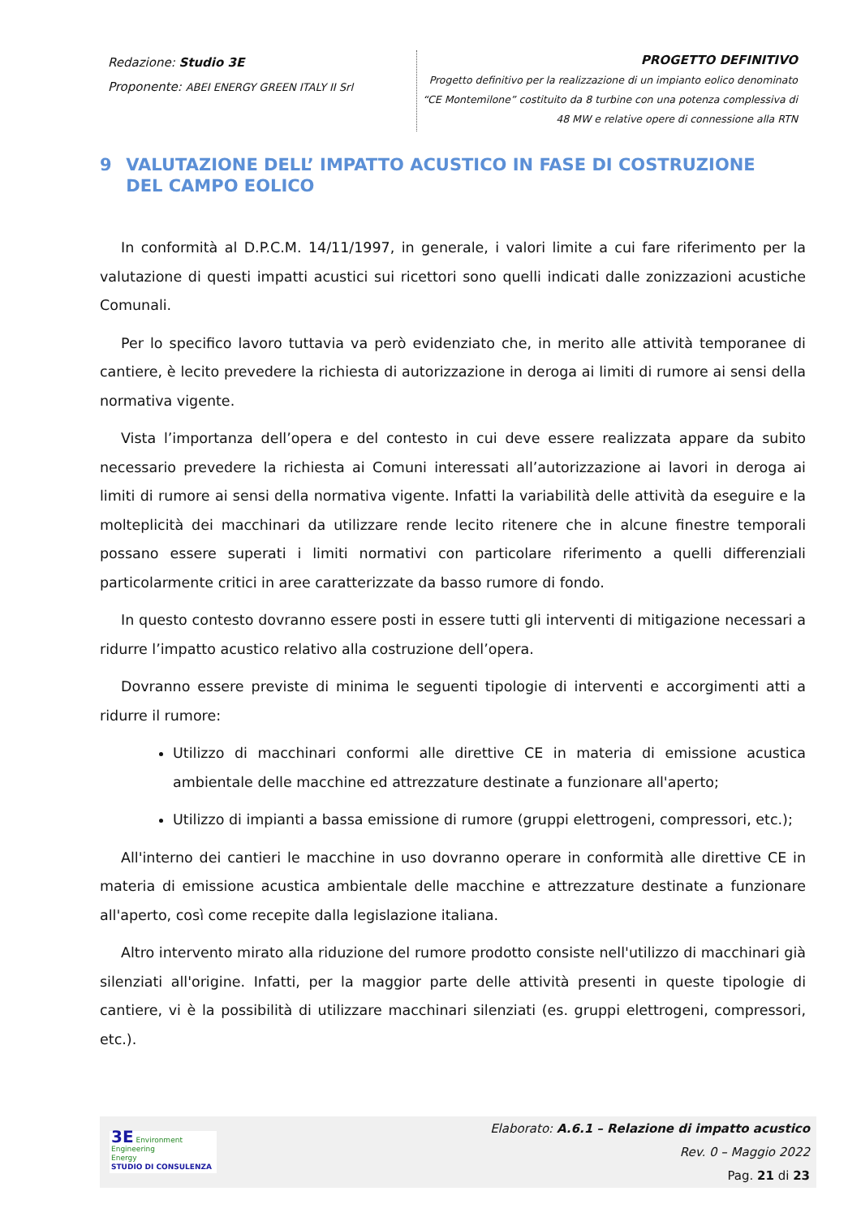Redazione: Studio 3E
Proponente: ABEI ENERGY GREEN ITALY II Srl
PROGETTO DEFINITIVO
Progetto definitivo per la realizzazione di un impianto eolico denominato
“CE Montemilone” costituito da 8 turbine con una potenza complessiva di
48 MW e relative opere di connessione alla RTN
9 VALUTAZIONE DELL’ IMPATTO ACUSTICO IN FASE DI COSTRUZIONE DEL CAMPO EOLICO
In conformità al D.P.C.M. 14/11/1997, in generale, i valori limite a cui fare riferimento per la valutazione di questi impatti acustici sui ricettori sono quelli indicati dalle zonizzazioni acustiche Comunali.
Per lo specifico lavoro tuttavia va però evidenziato che, in merito alle attività temporanee di cantiere, è lecito prevedere la richiesta di autorizzazione in deroga ai limiti di rumore ai sensi della normativa vigente.
Vista l’importanza dell’opera e del contesto in cui deve essere realizzata appare da subito necessario prevedere la richiesta ai Comuni interessati all’autorizzazione ai lavori in deroga ai limiti di rumore ai sensi della normativa vigente. Infatti la variabilità delle attività da eseguire e la molteplicità dei macchinari da utilizzare rende lecito ritenere che in alcune finestre temporali possano essere superati i limiti normativi con particolare riferimento a quelli differenziali particolarmente critici in aree caratterizzate da basso rumore di fondo.
In questo contesto dovranno essere posti in essere tutti gli interventi di mitigazione necessari a ridurre l’impatto acustico relativo alla costruzione dell’opera.
Dovranno essere previste di minima le seguenti tipologie di interventi e accorgimenti atti a ridurre il rumore:
Utilizzo di macchinari conformi alle direttive CE in materia di emissione acustica ambientale delle macchine ed attrezzature destinate a funzionare all'aperto;
Utilizzo di impianti a bassa emissione di rumore (gruppi elettrogeni, compressori, etc.);
All'interno dei cantieri le macchine in uso dovranno operare in conformità alle direttive CE in materia di emissione acustica ambientale delle macchine e attrezzature destinate a funzionare all'aperto, così come recepite dalla legislazione italiana.
Altro intervento mirato alla riduzione del rumore prodotto consiste nell'utilizzo di macchinari già silenziati all'origine. Infatti, per la maggior parte delle attività presenti in queste tipologie di cantiere, vi è la possibilità di utilizzare macchinari silenziati (es. gruppi elettrogeni, compressori, etc.).
3E Environment
Engineering
Energy
STUDIO DI CONSULENZA
Elaborato: A.6.1 – Relazione di impatto acustico
Rev. 0 – Maggio 2022
Pag. 21 di 23